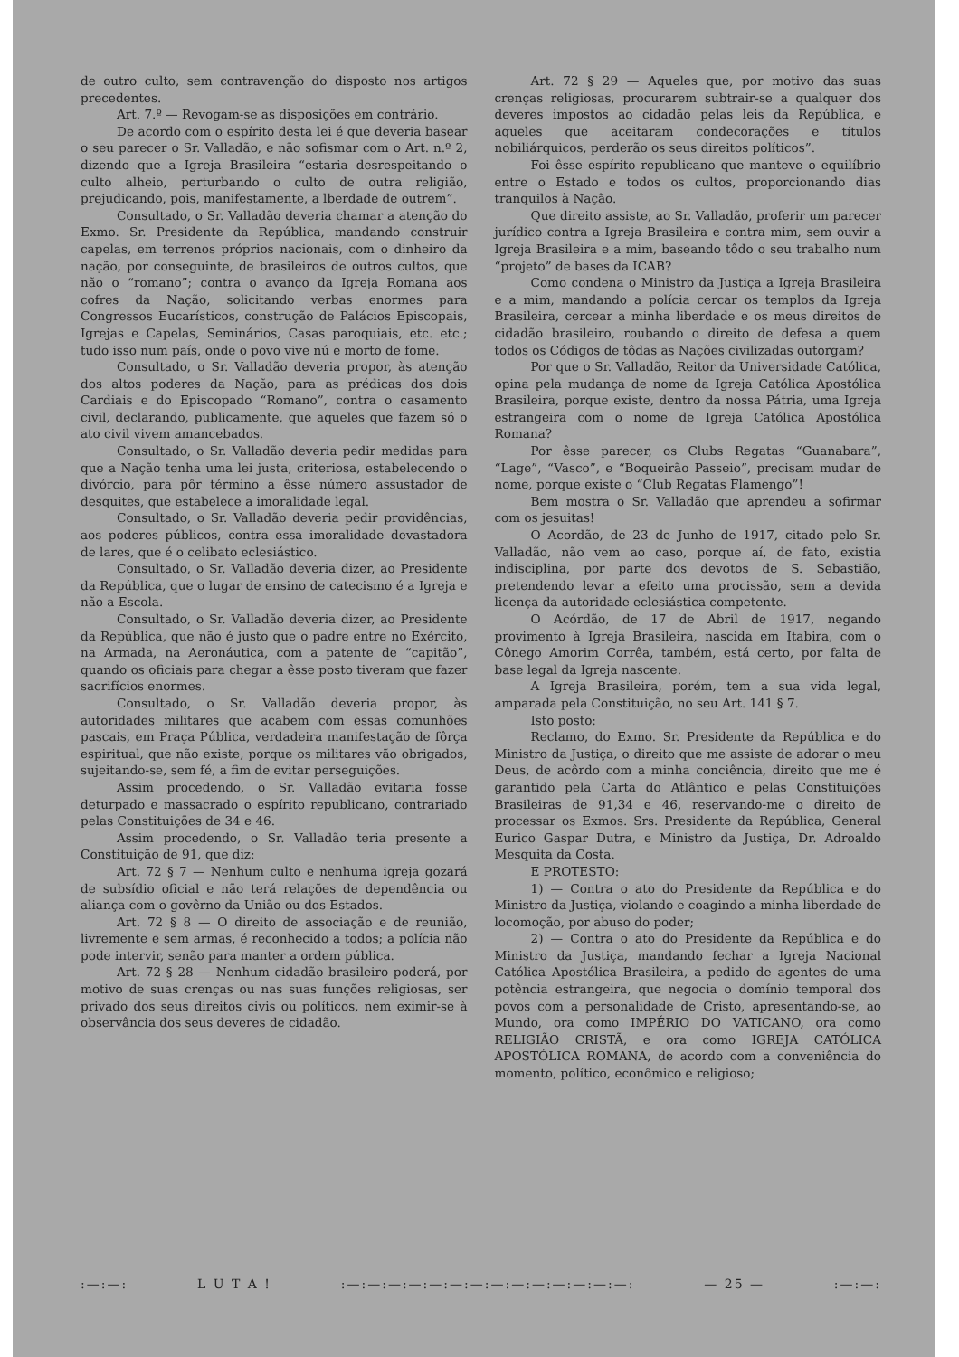de outro culto, sem contravenção do disposto nos artigos precedentes.
Art. 7.º — Revogam-se as disposições em contrário.
De acordo com o espírito desta lei é que deveria basear o seu parecer o Sr. Valladão, e não sofismar com o Art. n.º 2, dizendo que a Igreja Brasileira “estaria desrespeitando o culto alheio, perturbando o culto de outra religião, prejudicando, pois, manifestamente, a lberdade de outrem”.
Consultado, o Sr. Valladão deveria chamar a atenção do Exmo. Sr. Presidente da República, mandando construir capelas, em terrenos próprios nacionais, com o dinheiro da nação, por conseguinte, de brasileiros de outros cultos, que não o “romano”; contra o avanço da Igreja Romana aos cofres da Nação, solicitando verbas enormes para Congressos Eucarísticos, construção de Palácios Episcopais, Igrejas e Capelas, Seminários, Casas paroquiais, etc. etc.; tudo isso num país, onde o povo vive nú e morto de fome.
Consultado, o Sr. Valladão deveria propor, às atenção dos altos poderes da Nação, para as prédicas dos dois Cardiais e do Episcopado “Romano”, contra o casamento civil, declarando, publicamente, que aqueles que fazem só o ato civil vivem amancebados.
Consultado, o Sr. Valladão deveria pedir medidas para que a Nação tenha uma lei justa, criteriosa, estabelecendo o divórcio, para pôr término a êsse número assustador de desquites, que estabelece a imoralidade legal.
Consultado, o Sr. Valladão deveria pedir providências, aos poderes públicos, contra essa imoralidade devastadora de lares, que é o celibato eclesiástico.
Consultado, o Sr. Valladão deveria dizer, ao Presidente da República, que o lugar de ensino de catecismo é a Igreja e não a Escola.
Consultado, o Sr. Valladão deveria dizer, ao Presidente da República, que não é justo que o padre entre no Exército, na Armada, na Aeronáutica, com a patente de “capitão”, quando os oficiais para chegar a êsse posto tiveram que fazer sacrifícios enormes.
Consultado, o Sr. Valladão deveria propor, às autoridades militares que acabem com essas comunhões pascais, em Praça Pública, verdadeira manifestação de fôrça espiritual, que não existe, porque os militares vão obrigados, sujeitando-se, sem fé, a fim de evitar perseguições.
Assim procedendo, o Sr. Valladão evitaria fosse deturpado e massacrado o espírito republicano, contrariado pelas Constituições de 34 e 46.
Assim procedendo, o Sr. Valladão teria presente a Constituição de 91, que diz:
Art. 72 § 7 — Nenhum culto e nenhuma igreja gozará de subsídio oficial e não terá relações de dependência ou aliança com o govêrno da União ou dos Estados.
Art. 72 § 8 — O direito de associação e de reunião, livremente e sem armas, é reconhecido a todos; a polícia não pode intervir, senão para manter a ordem pública.
Art. 72 § 28 — Nenhum cidadão brasileiro poderá, por motivo de suas crenças ou nas suas funções religiosas, ser privado dos seus direitos civis ou políticos, nem eximir-se à observância dos seus deveres de cidadão.
Art. 72 § 29 — Aqueles que, por motivo das suas crenças religiosas, procurarem subtrair-se a qualquer dos deveres impostos ao cidadão pelas leis da República, e aqueles que aceitaram condecorações e títulos nobiliárquicos, perderão os seus direitos políticos”.
Foi êsse espírito republicano que manteve o equilíbrio entre o Estado e todos os cultos, proporcionando dias tranquilos à Nação.
Que direito assiste, ao Sr. Valladão, proferir um parecer jurídico contra a Igreja Brasileira e contra mim, sem ouvir a Igreja Brasileira e a mim, baseando tôdo o seu trabalho num “projeto” de bases da ICAB?
Como condena o Ministro da Justiça a Igreja Brasileira e a mim, mandando a polícia cercar os templos da Igreja Brasileira, cercear a minha liberdade e os meus direitos de cidadão brasileiro, roubando o direito de defesa a quem todos os Códigos de tôdas as Nações civilizadas outorgam?
Por que o Sr. Valladão, Reitor da Universidade Católica, opina pela mudança de nome da Igreja Católica Apostólica Brasileira, porque existe, dentro da nossa Pátria, uma Igreja estrangeira com o nome de Igreja Católica Apostólica Romana?
Por êsse parecer, os Clubs Regatas “Guanabara”, “Lage”, “Vasco”, e “Boqueirão Passeio”, precisam mudar de nome, porque existe o “Club Regatas Flamengo”!
Bem mostra o Sr. Valladão que aprendeu a sofirmar com os jesuitas!
O Acordão, de 23 de Junho de 1917, citado pelo Sr. Valladão, não vem ao caso, porque aí, de fato, existia indisciplina, por parte dos devotos de S. Sebastião, pretendendo levar a efeito uma procissão, sem a devida licença da autoridade eclesiástica competente.
O Acórdão, de 17 de Abril de 1917, negando provimento à Igreja Brasileira, nascida em Itabira, com o Cônego Amorim Corrêa, também, está certo, por falta de base legal da Igreja nascente.
A Igreja Brasileira, porém, tem a sua vida legal, amparada pela Constituição, no seu Art. 141 § 7.
Isto posto:
Reclamo, do Exmo. Sr. Presidente da República e do Ministro da Justiça, o direito que me assiste de adorar o meu Deus, de acôrdo com a minha conciência, direito que me é garantido pela Carta do Atlântico e pelas Constituições Brasileiras de 91,34 e 46, reservando-me o direito de processar os Exmos. Srs. Presidente da República, General Eurico Gaspar Dutra, e Ministro da Justiça, Dr. Adroaldo Mesquita da Costa.
E PROTESTO:
1) — Contra o ato do Presidente da República e do Ministro da Justiça, violando e coagindo a minha liberdade de locomoção, por abuso do poder;
2) — Contra o ato do Presidente da República e do Ministro da Justiça, mandando fechar a Igreja Nacional Católica Apostólica Brasileira, a pedido de agentes de uma potência estrangeira, que negocia o domínio temporal dos povos com a personalidade de Cristo, apresentando-se, ao Mundo, ora como IMPÉRIO DO VATICANO, ora como RELIGIÃO CRISTÃ, e ora como IGREJA CATÓLICA APOSTÓLICA ROMANA, de acordo com a conveniência do momento, político, econômico e religioso;
:—:—: L U T A ! :—:—:—:—:—:—:—:—:—:—:—:—:—:—: — 25 — :—:—: